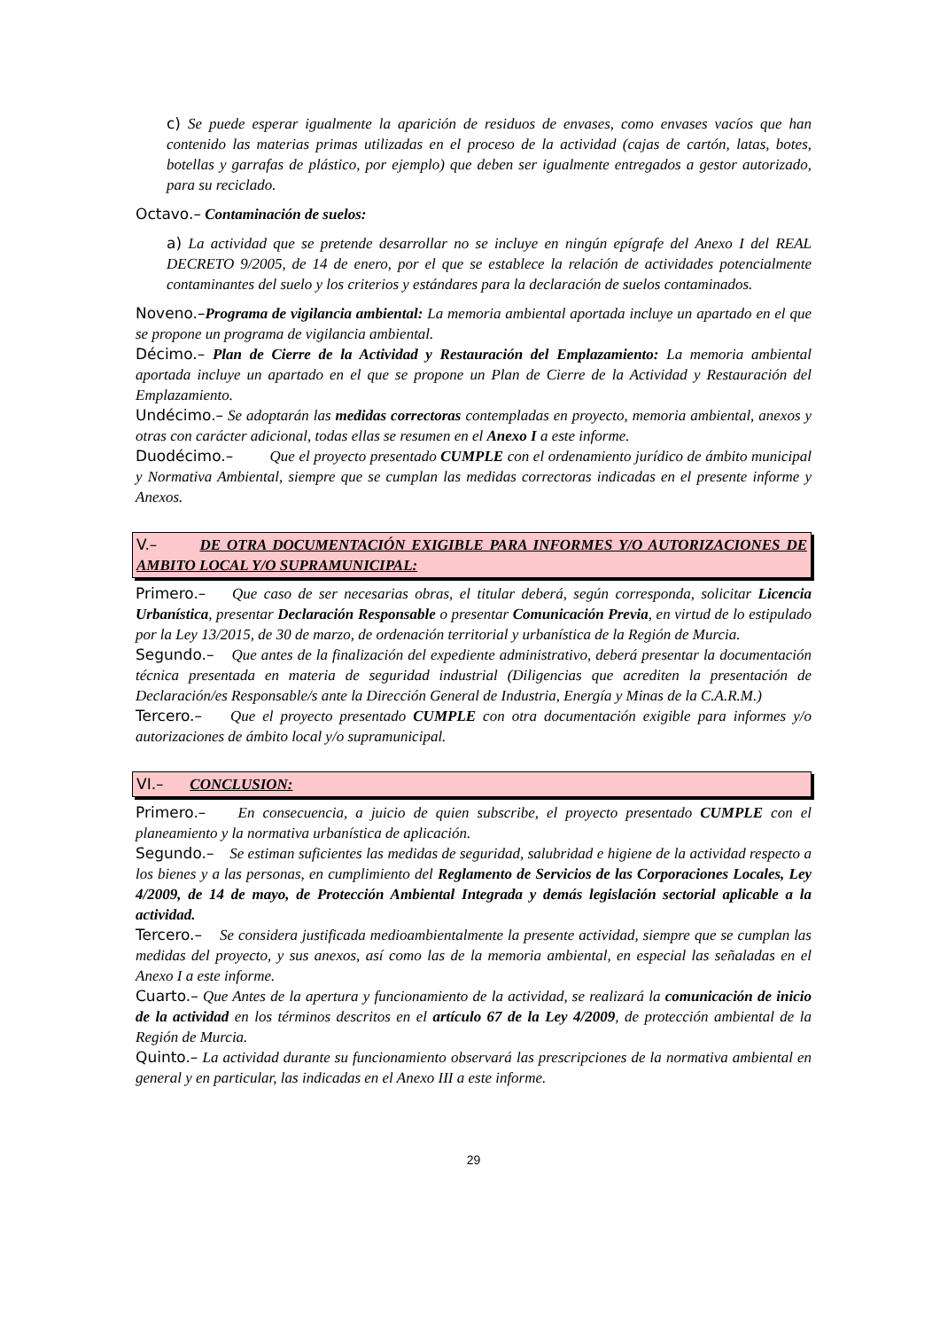c) Se puede esperar igualmente la aparición de residuos de envases, como envases vacíos que han contenido las materias primas utilizadas en el proceso de la actividad (cajas de cartón, latas, botes, botellas y garrafas de plástico, por ejemplo) que deben ser igualmente entregados a gestor autorizado, para su reciclado.
Octavo.– Contaminación de suelos:
a) La actividad que se pretende desarrollar no se incluye en ningún epígrafe del Anexo I del REAL DECRETO 9/2005, de 14 de enero, por el que se establece la relación de actividades potencialmente contaminantes del suelo y los criterios y estándares para la declaración de suelos contaminados.
Noveno.–Programa de vigilancia ambiental: La memoria ambiental aportada incluye un apartado en el que se propone un programa de vigilancia ambiental.
Décimo.– Plan de Cierre de la Actividad y Restauración del Emplazamiento: La memoria ambiental aportada incluye un apartado en el que se propone un Plan de Cierre de la Actividad y Restauración del Emplazamiento.
Undécimo.– Se adoptarán las medidas correctoras contempladas en proyecto, memoria ambiental, anexos y otras con carácter adicional, todas ellas se resumen en el Anexo I a este informe.
Duodécimo.– Que el proyecto presentado CUMPLE con el ordenamiento jurídico de ámbito municipal y Normativa Ambiental, siempre que se cumplan las medidas correctoras indicadas en el presente informe y Anexos.
V.– DE OTRA DOCUMENTACIÓN EXIGIBLE PARA INFORMES Y/O AUTORIZACIONES DE AMBITO LOCAL Y/O SUPRAMUNICIPAL:
Primero.– Que caso de ser necesarias obras, el titular deberá, según corresponda, solicitar Licencia Urbanística, presentar Declaración Responsable o presentar Comunicación Previa, en virtud de lo estipulado por la Ley 13/2015, de 30 de marzo, de ordenación territorial y urbanística de la Región de Murcia.
Segundo.– Que antes de la finalización del expediente administrativo, deberá presentar la documentación técnica presentada en materia de seguridad industrial (Diligencias que acrediten la presentación de Declaración/es Responsable/s ante la Dirección General de Industria, Energía y Minas de la C.A.R.M.)
Tercero.– Que el proyecto presentado CUMPLE con otra documentación exigible para informes y/o autorizaciones de ámbito local y/o supramunicipal.
VI.– CONCLUSION:
Primero.– En consecuencia, a juicio de quien subscribe, el proyecto presentado CUMPLE con el planeamiento y la normativa urbanística de aplicación.
Segundo.– Se estiman suficientes las medidas de seguridad, salubridad e higiene de la actividad respecto a los bienes y a las personas, en cumplimiento del Reglamento de Servicios de las Corporaciones Locales, Ley 4/2009, de 14 de mayo, de Protección Ambiental Integrada y demás legislación sectorial aplicable a la actividad.
Tercero.– Se considera justificada medioambientalmente la presente actividad, siempre que se cumplan las medidas del proyecto, y sus anexos, así como las de la memoria ambiental, en especial las señaladas en el Anexo I a este informe.
Cuarto.– Que Antes de la apertura y funcionamiento de la actividad, se realizará la comunicación de inicio de la actividad en los términos descritos en el artículo 67 de la Ley 4/2009, de protección ambiental de la Región de Murcia.
Quinto.– La actividad durante su funcionamiento observará las prescripciones de la normativa ambiental en general y en particular, las indicadas en el Anexo III a este informe.
29